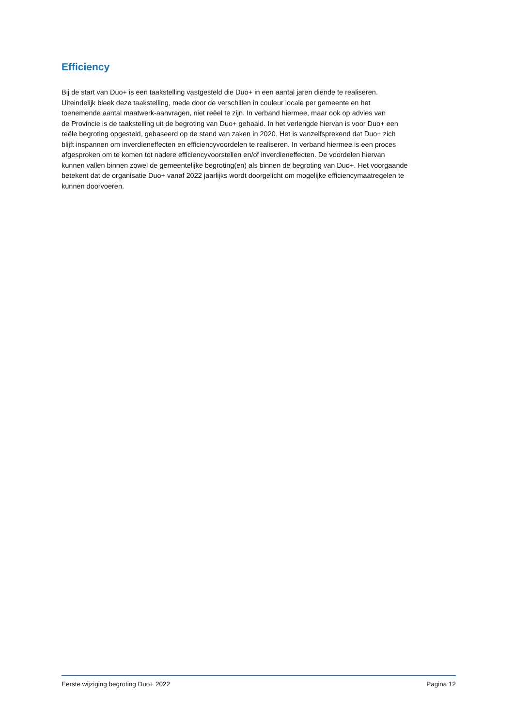Efficiency
Bij de start van Duo+ is een taakstelling vastgesteld die Duo+ in een aantal jaren diende te realiseren.
Uiteindelijk bleek deze taakstelling, mede door de verschillen in couleur locale per gemeente en het
toenemende aantal maatwerk-aanvragen, niet reëel te zijn. In verband hiermee, maar ook op advies van
de Provincie is de taakstelling uit de begroting van Duo+ gehaald. In het verlengde hiervan is voor Duo+ een
reële begroting opgesteld, gebaseerd op de stand van zaken in 2020. Het is vanzelfsprekend dat Duo+ zich
blijft inspannen om inverdieneffecten en efficiencyvoordelen te realiseren. In verband hiermee is een proces
afgesproken om te komen tot nadere efficiencyvoorstellen en/of inverdieneffecten. De voordelen hiervan
kunnen vallen binnen zowel de gemeentelijke begroting(en) als binnen de begroting van Duo+. Het voorgaande
betekent dat de organisatie Duo+ vanaf 2022 jaarlijks wordt doorgelicht om mogelijke efficiencymaatregelen te
kunnen doorvoeren.
Eerste wijziging begroting Duo+ 2022 Pagina 12